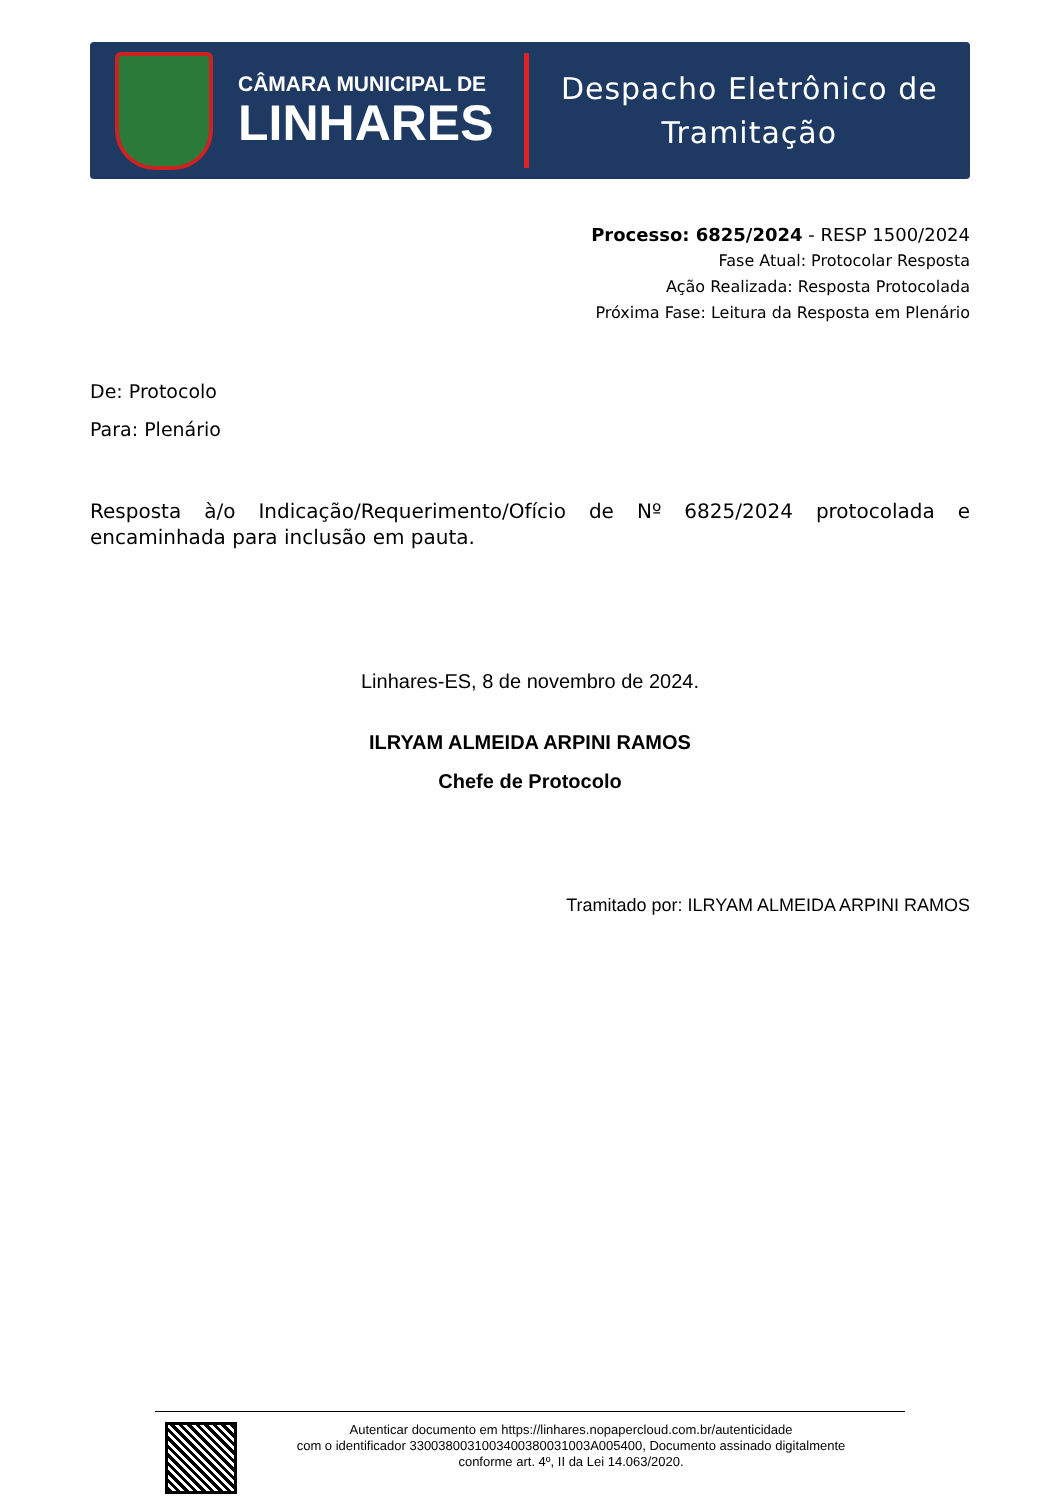CÂMARA MUNICIPAL DE
LINHARES
Despacho Eletrônico de
Tramitação
Processo: 6825/2024 - RESP 1500/2024
Fase Atual: Protocolar Resposta
Ação Realizada: Resposta Protocolada
Próxima Fase: Leitura da Resposta em Plenário
De: Protocolo
Para: Plenário
Resposta à/o Indicação/Requerimento/Ofício de Nº 6825/2024 protocolada e encaminhada para inclusão em pauta.
Linhares-ES, 8 de novembro de 2024.
ILRYAM ALMEIDA ARPINI RAMOS
Chefe de Protocolo
Tramitado por: ILRYAM ALMEIDA ARPINI RAMOS
Autenticar documento em https://linhares.nopapercloud.com.br/autenticidade
com o identificador 3300380031003400380031003A005400, Documento assinado digitalmente
conforme art. 4º, II da Lei 14.063/2020.